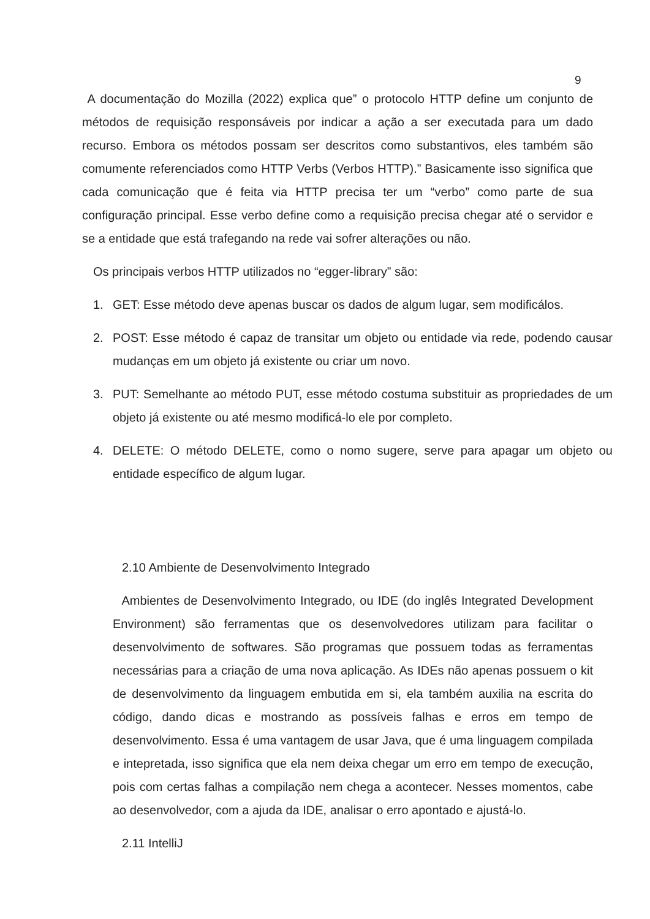9
A documentação do Mozilla (2022) explica que” o protocolo HTTP define um conjunto de métodos de requisição responsáveis por indicar a ação a ser executada para um dado recurso. Embora os métodos possam ser descritos como substantivos, eles também são comumente referenciados como HTTP Verbs (Verbos HTTP).” Basicamente isso significa que cada comunicação que é feita via HTTP precisa ter um “verbo” como parte de sua configuração principal. Esse verbo define como a requisição precisa chegar até o servidor e se a entidade que está trafegando na rede vai sofrer alterações ou não.
Os principais verbos HTTP utilizados no “egger-library” são:
1. GET: Esse método deve apenas buscar os dados de algum lugar, sem modificálos.
2. POST: Esse método é capaz de transitar um objeto ou entidade via rede, podendo causar mudanças em um objeto já existente ou criar um novo.
3. PUT: Semelhante ao método PUT, esse método costuma substituir as propriedades de um objeto já existente ou até mesmo modificá-lo ele por completo.
4. DELETE: O método DELETE, como o nomo sugere, serve para apagar um objeto ou entidade específico de algum lugar.
2.10 Ambiente de Desenvolvimento Integrado
Ambientes de Desenvolvimento Integrado, ou IDE (do inglês Integrated Development Environment) são ferramentas que os desenvolvedores utilizam para facilitar o desenvolvimento de softwares. São programas que possuem todas as ferramentas necessárias para a criação de uma nova aplicação. As IDEs não apenas possuem o kit de desenvolvimento da linguagem embutida em si, ela também auxilia na escrita do código, dando dicas e mostrando as possíveis falhas e erros em tempo de desenvolvimento. Essa é uma vantagem de usar Java, que é uma linguagem compilada e intepretada, isso significa que ela nem deixa chegar um erro em tempo de execução, pois com certas falhas a compilação nem chega a acontecer. Nesses momentos, cabe ao desenvolvedor, com a ajuda da IDE, analisar o erro apontado e ajustá-lo.
2.11 IntelliJ